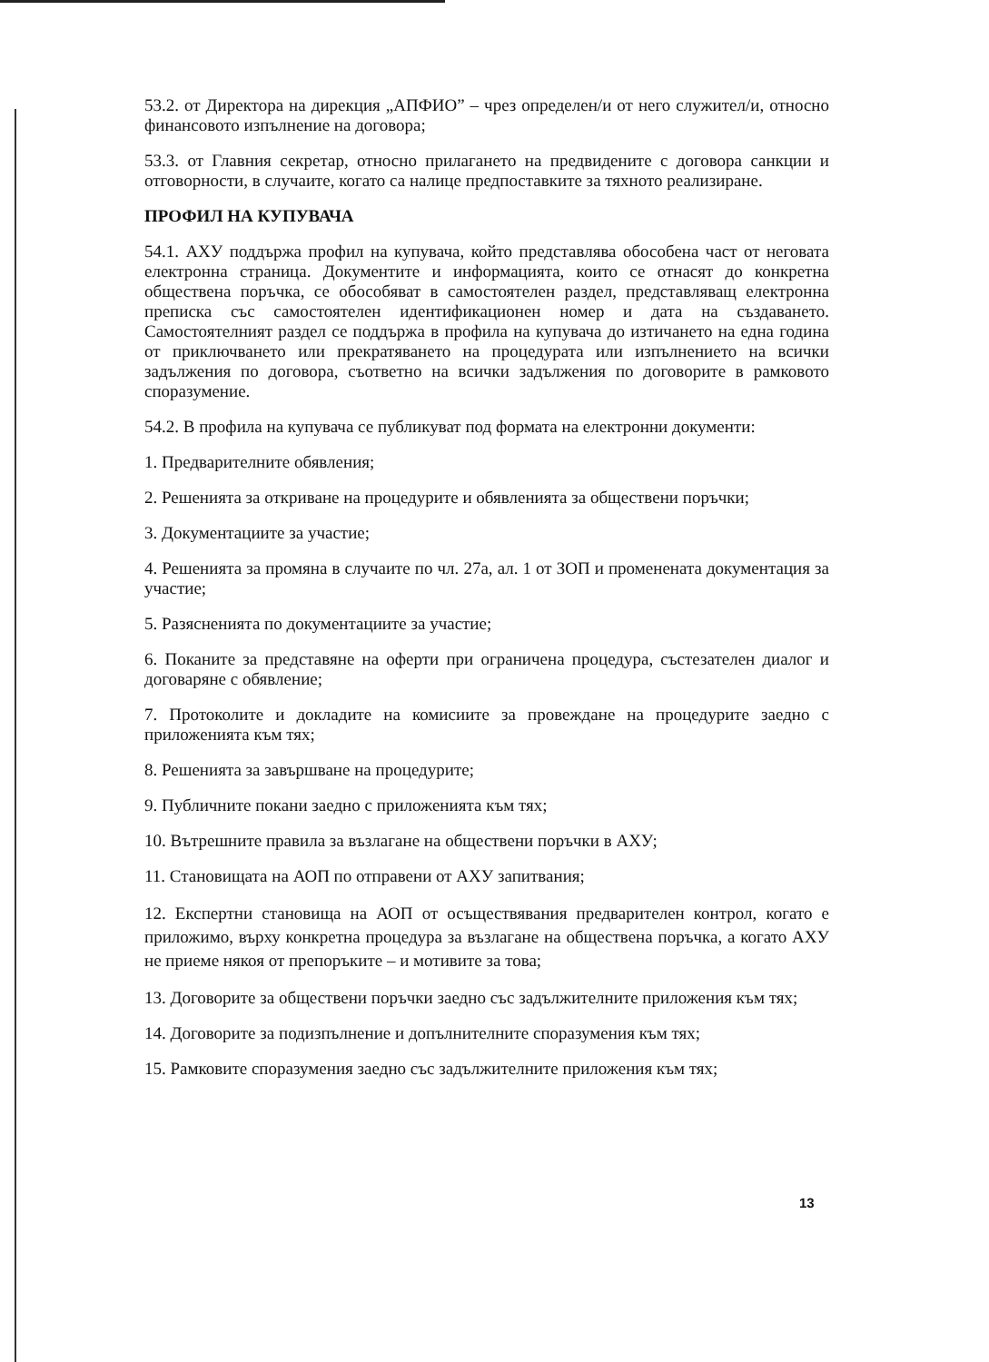53.2. от Директора на дирекция „АПФИО” – чрез определен/и от него служител/и, относно финансовото изпълнение на договора;
53.3. от Главния секретар, относно прилагането на предвидените с договора санкции и отговорности, в случаите, когато са налице предпоставките за тяхното реализиране.
ПРОФИЛ НА КУПУВАЧА
54.1. АХУ поддържа профил на купувача, който представлява обособена част от неговата електронна страница. Документите и информацията, които се отнасят до конкретна обществена поръчка, се обособяват в самостоятелен раздел, представляващ електронна преписка със самостоятелен идентификационен номер и дата на създаването. Самостоятелният раздел се поддържа в профила на купувача до изтичането на една година от приключването или прекратяването на процедурата или изпълнението на всички задължения по договора, съответно на всички задължения по договорите в рамковото споразумение.
54.2. В профила на купувача се публикуват под формата на електронни документи:
1. Предварителните обявления;
2. Решенията за откриване на процедурите и обявленията за обществени поръчки;
3. Документациите за участие;
4. Решенията за промяна в случаите по чл. 27а, ал. 1 от ЗОП и променената документация за участие;
5. Разясненията по документациите за участие;
6. Поканите за представяне на оферти при ограничена процедура, състезателен диалог и договаряне с обявление;
7. Протоколите и докладите на комисиите за провеждане на процедурите заедно с приложенията към тях;
8. Решенията за завършване на процедурите;
9. Публичните покани заедно с приложенията към тях;
10. Вътрешните правила за възлагане на обществени поръчки в АХУ;
11. Становищата на АОП по отправени от АХУ запитвания;
12. Експертни становища на АОП от осъществявания предварителен контрол, когато е приложимо, върху конкретна процедура за възлагане на обществена поръчка, а когато АХУ не приеме някоя от препоръките – и мотивите за това;
13. Договорите за обществени поръчки заедно със задължителните приложения към тях;
14. Договорите за подизпълнение и допълнителните споразумения към тях;
15. Рамковите споразумения заедно със задължителните приложения към тях;
13